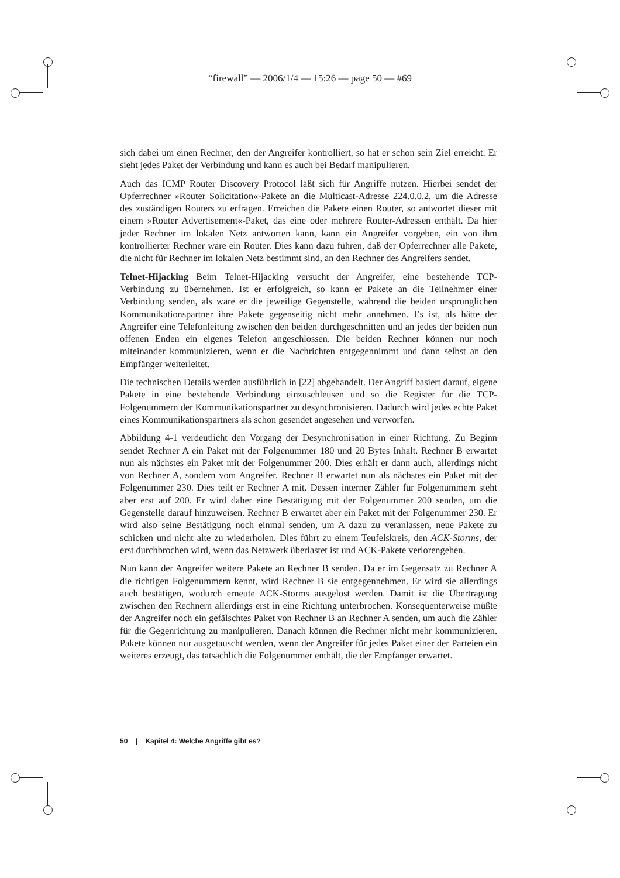“firewall” — 2006/1/4 — 15:26 — page 50 — #69
sich dabei um einen Rechner, den der Angreifer kontrolliert, so hat er schon sein Ziel erreicht. Er sieht jedes Paket der Verbindung und kann es auch bei Bedarf manipulieren.
Auch das ICMP Router Discovery Protocol läßt sich für Angriffe nutzen. Hierbei sendet der Opferrechner »Router Solicitation«-Pakete an die Multicast-Adresse 224.0.0.2, um die Adresse des zuständigen Routers zu erfragen. Erreichen die Pakete einen Router, so antwortet dieser mit einem »Router Advertisement«-Paket, das eine oder mehrere Router-Adressen enthält. Da hier jeder Rechner im lokalen Netz antworten kann, kann ein Angreifer vorgeben, ein von ihm kontrollierter Rechner wäre ein Router. Dies kann dazu führen, daß der Opferrechner alle Pakete, die nicht für Rechner im lokalen Netz bestimmt sind, an den Rechner des Angreifers sendet.
Telnet-Hijacking Beim Telnet-Hijacking versucht der Angreifer, eine bestehende TCP-Verbindung zu übernehmen. Ist er erfolgreich, so kann er Pakete an die Teilnehmer einer Verbindung senden, als wäre er die jeweilige Gegenstelle, während die beiden ursprünglichen Kommunikationspartner ihre Pakete gegenseitig nicht mehr annehmen. Es ist, als hätte der Angreifer eine Telefonleitung zwischen den beiden durchgeschnitten und an jedes der beiden nun offenen Enden ein eigenes Telefon angeschlossen. Die beiden Rechner können nur noch miteinander kommunizieren, wenn er die Nachrichten entgegennimmt und dann selbst an den Empfänger weiterleitet.
Die technischen Details werden ausführlich in [22] abgehandelt. Der Angriff basiert darauf, eigene Pakete in eine bestehende Verbindung einzuschleusen und so die Register für die TCP-Folgenummern der Kommunikationspartner zu desynchronisieren. Dadurch wird jedes echte Paket eines Kommunikationspartners als schon gesendet angesehen und verworfen.
Abbildung 4-1 verdeutlicht den Vorgang der Desynchronisation in einer Richtung. Zu Beginn sendet Rechner A ein Paket mit der Folgenummer 180 und 20 Bytes Inhalt. Rechner B erwartet nun als nächstes ein Paket mit der Folgenummer 200. Dies erhält er dann auch, allerdings nicht von Rechner A, sondern vom Angreifer. Rechner B erwartet nun als nächstes ein Paket mit der Folgenummer 230. Dies teilt er Rechner A mit. Dessen interner Zähler für Folgenummern steht aber erst auf 200. Er wird daher eine Bestätigung mit der Folgenummer 200 senden, um die Gegenstelle darauf hinzuweisen. Rechner B erwartet aber ein Paket mit der Folgenummer 230. Er wird also seine Bestätigung noch einmal senden, um A dazu zu veranlassen, neue Pakete zu schicken und nicht alte zu wiederholen. Dies führt zu einem Teufelskreis, den ACK-Storms, der erst durchbrochen wird, wenn das Netzwerk überlastet ist und ACK-Pakete verlorengehen.
Nun kann der Angreifer weitere Pakete an Rechner B senden. Da er im Gegensatz zu Rechner A die richtigen Folgenummern kennt, wird Rechner B sie entgegennehmen. Er wird sie allerdings auch bestätigen, wodurch erneute ACK-Storms ausgelöst werden. Damit ist die Übertragung zwischen den Rechnern allerdings erst in eine Richtung unterbrochen. Konsequenterweise müßte der Angreifer noch ein gefälschtes Paket von Rechner B an Rechner A senden, um auch die Zähler für die Gegenrichtung zu manipulieren. Danach können die Rechner nicht mehr kommunizieren. Pakete können nur ausgetauscht werden, wenn der Angreifer für jedes Paket einer der Parteien ein weiteres erzeugt, das tatsächlich die Folgenummer enthält, die der Empfänger erwartet.
50 | Kapitel 4: Welche Angriffe gibt es?